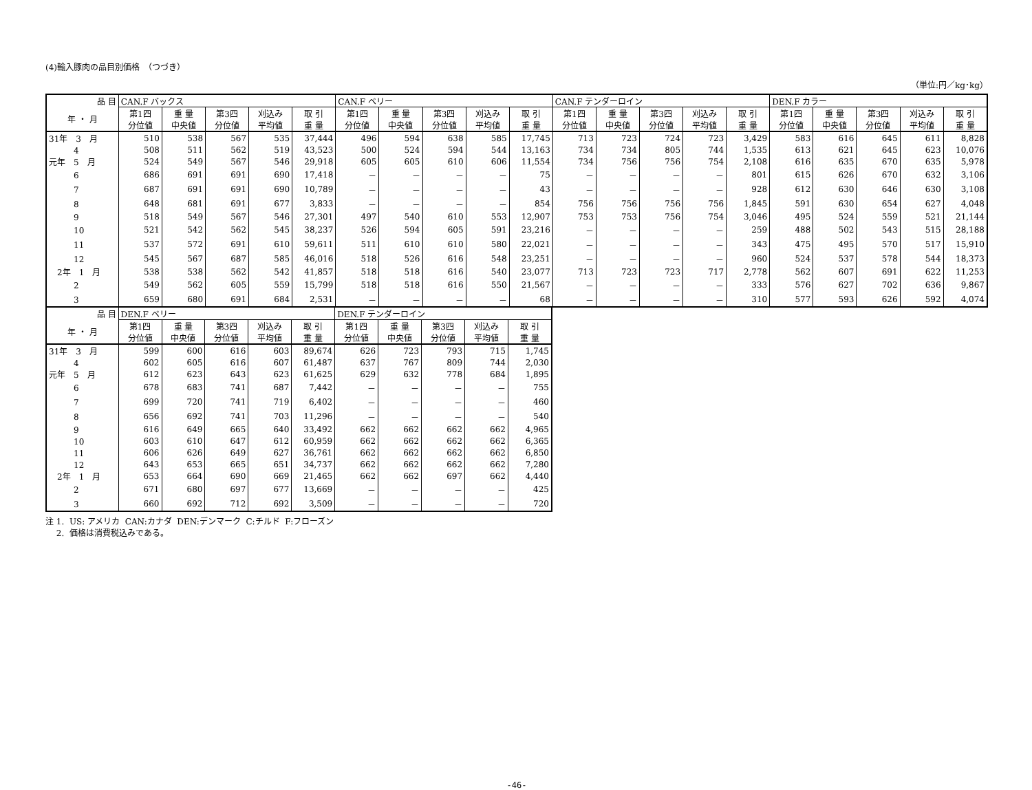(4)輸入豚肉の品目別価格　（つづき）
（単位:円／kg･kg）
| 品 目 | CAN.F バックス | | | | | CAN.F ベリー | | | | | CAN.F テンダーロイン | | | | | DEN.F カラー | | | | |
| --- | --- | --- | --- | --- | --- | --- | --- | --- | --- | --- | --- | --- | --- | --- | --- | --- | --- | --- | --- | --- |
| 年 ・ 月 | 第1四 分位値 | 重 量 中央値 | 第3四 分位値 | 刈込み 平均値 | 取 引 重 量 | 第1四 分位値 | 重 量 中央値 | 第3四 分位値 | 刈込み 平均値 | 取 引 重 量 | 第1四 分位値 | 重 量 中央値 | 第3四 分位値 | 刈込み 平均値 | 取 引 重 量 | 第1四 分位値 | 重 量 中央値 | 第3四 分位値 | 刈込み 平均値 | 取 引 重 量 |
| 31年 3 月 | 510 | 538 | 567 | 535 | 37,444 | 496 | 594 | 638 | 585 | 17,745 | 713 | 723 | 724 | 723 | 3,429 | 583 | 616 | 645 | 611 | 8,828 |
| 4 | 508 | 511 | 562 | 519 | 43,523 | 500 | 524 | 594 | 544 | 13,163 | 734 | 734 | 805 | 744 | 1,535 | 613 | 621 | 645 | 623 | 10,076 |
| 元年 5 月 | 524 | 549 | 567 | 546 | 29,918 | 605 | 605 | 610 | 606 | 11,554 | 734 | 756 | 756 | 754 | 2,108 | 616 | 635 | 670 | 635 | 5,978 |
| 6 | 686 | 691 | 691 | 690 | 17,418 | － | － | － | － | 75 | － | － | － | － | 801 | 615 | 626 | 670 | 632 | 3,106 |
| 7 | 687 | 691 | 691 | 690 | 10,789 | － | － | － | － | 43 | － | － | － | － | 928 | 612 | 630 | 646 | 630 | 3,108 |
| 8 | 648 | 681 | 691 | 677 | 3,833 | － | － | － | － | 854 | 756 | 756 | 756 | 756 | 1,845 | 591 | 630 | 654 | 627 | 4,048 |
| 9 | 518 | 549 | 567 | 546 | 27,301 | 497 | 540 | 610 | 553 | 12,907 | 753 | 753 | 756 | 754 | 3,046 | 495 | 524 | 559 | 521 | 21,144 |
| 10 | 521 | 542 | 562 | 545 | 38,237 | 526 | 594 | 605 | 591 | 23,216 | － | － | － | － | 259 | 488 | 502 | 543 | 515 | 28,188 |
| 11 | 537 | 572 | 691 | 610 | 59,611 | 511 | 610 | 610 | 580 | 22,021 | － | － | － | － | 343 | 475 | 495 | 570 | 517 | 15,910 |
| 12 | 545 | 567 | 687 | 585 | 46,016 | 518 | 526 | 616 | 548 | 23,251 | － | － | － | － | 960 | 524 | 537 | 578 | 544 | 18,373 |
| 2年 1 月 | 538 | 538 | 562 | 542 | 41,857 | 518 | 518 | 616 | 540 | 23,077 | 713 | 723 | 723 | 717 | 2,778 | 562 | 607 | 691 | 622 | 11,253 |
| 2 | 549 | 562 | 605 | 559 | 15,799 | 518 | 518 | 616 | 550 | 21,567 | － | － | － | － | 333 | 576 | 627 | 702 | 636 | 9,867 |
| 3 | 659 | 680 | 691 | 684 | 2,531 | － | － | － | － | 68 | － | － | － | － | 310 | 577 | 593 | 626 | 592 | 4,074 |
| 品 目 | DEN.F ベリー | | | | | DEN.F テンダーロイン | | | | |
| --- | --- | --- | --- | --- | --- | --- | --- | --- | --- | --- |
| 年 ・ 月 | 第1四 分位値 | 重 量 中央値 | 第3四 分位値 | 刈込み 平均値 | 取 引 重 量 | 第1四 分位値 | 重 量 中央値 | 第3四 分位値 | 刈込み 平均値 | 取 引 重 量 |
| 31年 3 月 | 599 | 600 | 616 | 603 | 89,674 | 626 | 723 | 793 | 715 | 1,745 |
| 4 | 602 | 605 | 616 | 607 | 61,487 | 637 | 767 | 809 | 744 | 2,030 |
| 元年 5 月 | 612 | 623 | 643 | 623 | 61,625 | 629 | 632 | 778 | 684 | 1,895 |
| 6 | 678 | 683 | 741 | 687 | 7,442 | － | － | － | － | 755 |
| 7 | 699 | 720 | 741 | 719 | 6,402 | － | － | － | － | 460 |
| 8 | 656 | 692 | 741 | 703 | 11,296 | － | － | － | － | 540 |
| 9 | 616 | 649 | 665 | 640 | 33,492 | 662 | 662 | 662 | 662 | 4,965 |
| 10 | 603 | 610 | 647 | 612 | 60,959 | 662 | 662 | 662 | 662 | 6,365 |
| 11 | 606 | 626 | 649 | 627 | 36,761 | 662 | 662 | 662 | 662 | 6,850 |
| 12 | 643 | 653 | 665 | 651 | 34,737 | 662 | 662 | 662 | 662 | 7,280 |
| 2年 1 月 | 653 | 664 | 690 | 669 | 21,465 | 662 | 662 | 697 | 662 | 4,440 |
| 2 | 671 | 680 | 697 | 677 | 13,669 | － | － | － | － | 425 |
| 3 | 660 | 692 | 712 | 692 | 3,509 | － | － | － | － | 720 |
注 1. US: アメリカ CAN:カナダ DEN:デンマーク C:チルド F:フローズン
　 2. 価格は消費税込みである。
-46-